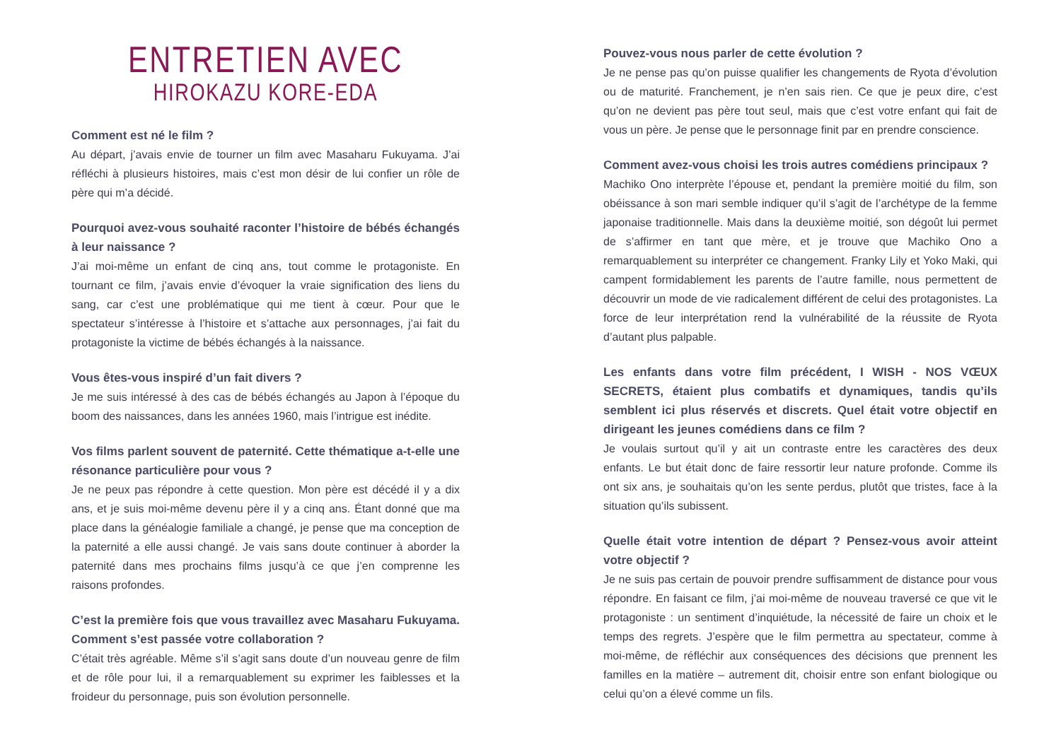ENTRETIEN AVEC
HIROKAZU KORE-EDA
Comment est né le film ?
Au départ, j’avais envie de tourner un film avec Masaharu Fukuyama. J’ai réfléchi à plusieurs histoires, mais c’est mon désir de lui confier un rôle de père qui m’a décidé.
Pourquoi avez-vous souhaité raconter l’histoire de bébés échangés à leur naissance ?
J’ai moi-même un enfant de cinq ans, tout comme le protagoniste. En tournant ce film, j’avais envie d’évoquer la vraie signification des liens du sang, car c’est une problématique qui me tient à cœur. Pour que le spectateur s’intéresse à l’histoire et s’attache aux personnages, j’ai fait du protagoniste la victime de bébés échangés à la naissance.
Vous êtes-vous inspiré d’un fait divers ?
Je me suis intéressé à des cas de bébés échangés au Japon à l’époque du boom des naissances, dans les années 1960, mais l’intrigue est inédite.
Vos films parlent souvent de paternité. Cette thématique a-t-elle une résonance particulière pour vous ?
Je ne peux pas répondre à cette question. Mon père est décédé il y a dix ans, et je suis moi-même devenu père il y a cinq ans. Étant donné que ma place dans la généalogie familiale a changé, je pense que ma conception de la paternité a elle aussi changé. Je vais sans doute continuer à aborder la paternité dans mes prochains films jusqu’à ce que j’en comprenne les raisons profondes.
C’est la première fois que vous travaillez avec Masaharu Fukuyama. Comment s’est passée votre collaboration ?
C’était très agréable. Même s’il s’agit sans doute d’un nouveau genre de film et de rôle pour lui, il a remarquablement su exprimer les faiblesses et la froideur du personnage, puis son évolution personnelle.
Pouvez-vous nous parler de cette évolution ?
Je ne pense pas qu’on puisse qualifier les changements de Ryota d’évolution ou de maturité. Franchement, je n’en sais rien. Ce que je peux dire, c’est qu’on ne devient pas père tout seul, mais que c’est votre enfant qui fait de vous un père. Je pense que le personnage finit par en prendre conscience.
Comment avez-vous choisi les trois autres comédiens principaux ?
Machiko Ono interprète l’épouse et, pendant la première moitié du film, son obéissance à son mari semble indiquer qu’il s’agit de l’archétype de la femme japonaise traditionnelle. Mais dans la deuxième moitié, son dégoût lui permet de s’affirmer en tant que mère, et je trouve que Machiko Ono a remarquablement su interpréter ce changement. Franky Lily et Yoko Maki, qui campent formidablement les parents de l’autre famille, nous permettent de découvrir un mode de vie radicalement différent de celui des protagonistes. La force de leur interprétation rend la vulnérabilité de la réussite de Ryota d’autant plus palpable.
Les enfants dans votre film précédent, I WISH - NOS VŒUX SECRETS, étaient plus combatifs et dynamiques, tandis qu’ils semblent ici plus réservés et discrets. Quel était votre objectif en dirigeant les jeunes comédiens dans ce film ?
Je voulais surtout qu’il y ait un contraste entre les caractères des deux enfants. Le but était donc de faire ressortir leur nature profonde. Comme ils ont six ans, je souhaitais qu’on les sente perdus, plutôt que tristes, face à la situation qu’ils subissent.
Quelle était votre intention de départ ? Pensez-vous avoir atteint votre objectif ?
Je ne suis pas certain de pouvoir prendre suffisamment de distance pour vous répondre. En faisant ce film, j’ai moi-même de nouveau traversé ce que vit le protagoniste : un sentiment d’inquiétude, la nécessité de faire un choix et le temps des regrets. J’espère que le film permettra au spectateur, comme à moi-même, de réfléchir aux conséquences des décisions que prennent les familles en la matière – autrement dit, choisir entre son enfant biologique ou celui qu’on a élevé comme un fils.